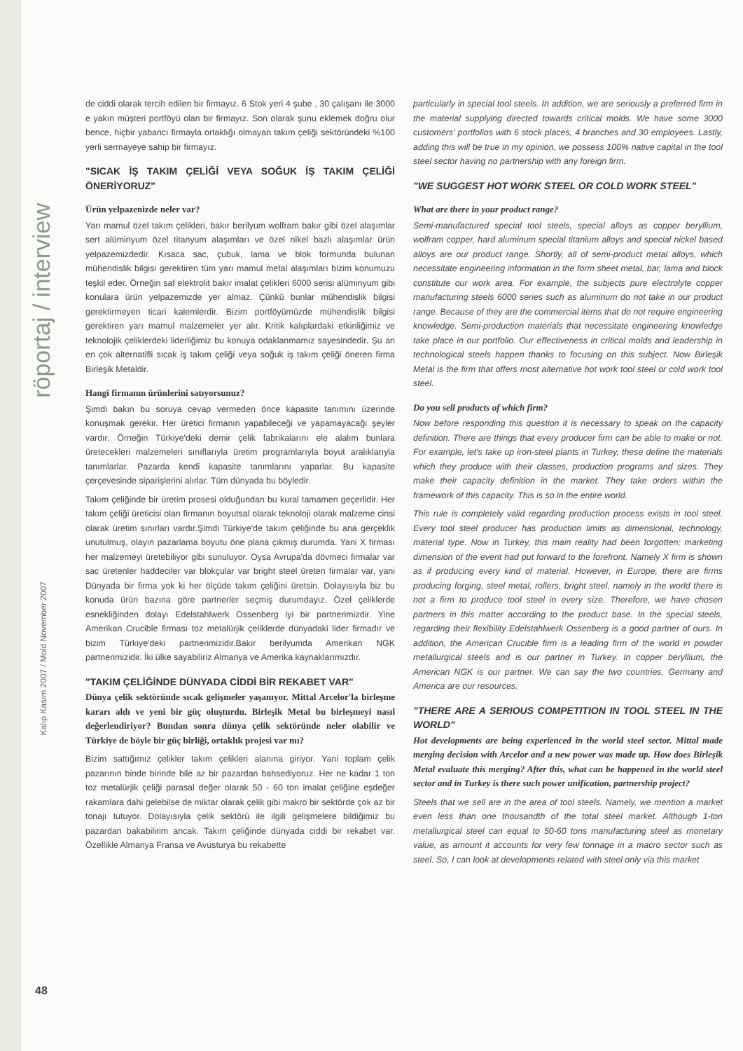röportaj / interview
Kalıp Kasım 2007 / Mold November 2007
48
de ciddi olarak tercih edilen bir firmayız. 6 Stok yeri 4 şube , 30 çalışanı ile 3000 e yakın müşteri portföyü olan bir firmayız. Son olarak şunu eklemek doğru olur bence, hiçbir yabancı firmayla ortaklığı olmayan takım çeliği sektöründeki %100 yerli sermayeye sahip bir firmayız.
"SICAK İŞ TAKIM ÇELİĞİ VEYA SOĞUK İŞ TAKIM ÇELİĞİ ÖNERİYORUZ"
Ürün yelpazenizde neler var?
Yarı mamul özel takım çelikleri, bakır berilyum wolfram bakır gibi özel alaşımlar sert alüminyum özel titanyum alaşımları ve özel nikel bazlı alaşımlar ürün yelpazemizdedir. Kısaca sac, çubuk, lama ve blok formunda bulunan mühendislik bilgisi gerektiren tüm yarı mamul metal alaşımları bizim konumuzu teşkil eder. Örneğin saf elektrolit bakır imalat çelikleri 6000 serisi alüminyum gibi konulara ürün yelpazemizde yer almaz. Çünkü bunlar mühendislik bilgisi gerektirmeyen ticari kalemlerdir. Bizim portföyümüzde mühendislik bilgisi gerektiren yarı mamul malzemeler yer alır. Kritik kalıplardaki etkinliğimiz ve teknolojik çeliklerdeki liderliğimiz bu konuya odaklanmamız sayesindedir. Şu an en çok alternatifli sıcak iş takım çeliği veya soğuk iş takım çeliği öneren firma Birleşik Metaldir.
Hangi firmanın ürünlerini satıyorsunuz?
Şimdi bakın bu soruya cevap vermeden önce kapasite tanımını üzerinde konuşmak gerekir. Her üretici firmanın yapabileceği ve yapamayacağı şeyler vardır. Örneğin Türkiye'deki demir çelik fabrikalarını ele alalım bunlara üretecekleri malzemeleri sınıflarıyla üretim programlarıyla boyut aralıklarıyla tanımlarlar. Pazarda kendi kapasite tanımlarını yaparlar. Bu kapasite çerçevesinde siparişlerini alırlar. Tüm dünyada bu böyledir.
Takım çeliğinde bir üretim prosesi olduğundan bu kural tamamen geçerlidir. Her takım çeliği üreticisi olan firmanın boyutsal olarak teknoloji olarak malzeme cinsi olarak üretim sınırları vardır.Şimdi Türkiye'de takım çeliğinde bu ana gerçeklik unutulmuş, olayın pazarlama boyutu öne plana çıkmış durumda. Yani X firması her malzemeyi üretebiliyor gibi sunuluyor. Oysa Avrupa'da dövmeci firmalar var sac üretenler haddeciler var blokçular var bright steel üreten firmalar var, yani Dünyada bir firma yok ki her ölçüde takım çeliğini üretsin. Dolayısıyla biz bu konuda ürün bazına göre partnerler seçmiş durumdayız. Özel çeliklerde esnekliğinden dolayı Edelstahlwerk Ossenberg iyi bir partnerimizdir. Yine Amerikan Crucible firması toz metalürjik çeliklerde dünyadaki lider firmadır ve bizim Türkiye'deki partnerimizidir.Bakır berilyumda Amerikan NGK partnerimizidir. İki ülke sayabiliriz Almanya ve Amerika kaynaklarımızdır.
"TAKIM ÇELİĞİNDE DÜNYADA CİDDİ BİR REKABET VAR"
Dünya çelik sektöründe sıcak gelişmeler yaşanıyor. Mittal Arcelor'la birleşme kararı aldı ve yeni bir güç oluşturdu. Birleşik Metal bu birleşmeyi nasıl değerlendiriyor? Bundan sonra dünya çelik sektöründe neler olabilir ve Türkiye de böyle bir güç birliği, ortaklık projesi var mı?
Bizim sattığımız çelikler takım çelikleri alanına giriyor. Yani toplam çelik pazarının binde birinde bile az bir pazardan bahsediyoruz. Her ne kadar 1 ton toz metalürjik çeliği parasal değer olarak 50 - 60 ton imalat çeliğine eşdeğer rakamlara dahi gelebilse de miktar olarak çelik gibi makro bir sektörde çok az bir tonajı tutuyor. Dolayısıyla çelik sektörü ile ilgili gelişmelere bildiğimiz bu pazardan bakabilirim ancak. Takım çeliğinde dünyada ciddi bir rekabet var. Özellikle Almanya Fransa ve Avusturya bu rekabette
particularly in special tool steels. In addition, we are seriously a preferred firm in the material supplying directed towards critical molds. We have some 3000 customers' portfolios with 6 stock places, 4 branches and 30 employees. Lastly, adding this will be true in my opinion, we possess 100% native capital in the tool steel sector having no partnership with any foreign firm.
"WE SUGGEST HOT WORK STEEL OR COLD WORK STEEL"
What are there in your product range?
Semi-manufactured special tool steels, special alloys as copper beryllium, wolfram copper, hard aluminum special titanium alloys and special nickel based alloys are our product range. Shortly, all of semi-product metal alloys, which necessitate engineering information in the form sheet metal, bar, lama and block constitute our work area. For example, the subjects pure electrolyte copper manufacturing steels 6000 series such as aluminum do not take in our product range. Because of they are the commercial items that do not require engineering knowledge. Semi-production materials that necessitate engineering knowledge take place in our portfolio. Our effectiveness in critical molds and leadership in technological steels happen thanks to focusing on this subject. Now Birleşik Metal is the firm that offers most alternative hot work tool steel or cold work tool steel.
Do you sell products of which firm?
Now before responding this question it is necessary to speak on the capacity definition. There are things that every producer firm can be able to make or not. For example, let's take up iron-steel plants in Turkey, these define the materials which they produce with their classes, production programs and sizes. They make their capacity definition in the market. They take orders within the framework of this capacity. This is so in the entire world.
This rule is completely valid regarding production process exists in tool steel. Every tool steel producer has production limits as dimensional, technology, material type. Now in Turkey, this main reality had been forgotten; marketing dimension of the event had put forward to the forefront. Namely X firm is shown as if producing every kind of material. However, in Europe, there are firms producing forging, steel metal, rollers, bright steel, namely in the world there is not a firm to produce tool steel in every size. Therefore, we have chosen partners in this matter according to the product base. In the special steels, regarding their flexibility Edelstahlwerk Ossenberg is a good partner of ours. In addition, the American Crucible firm is a leading firm of the world in powder metallurgical steels and is our partner in Turkey. In copper beryllium, the American NGK is our partner. We can say the two countries, Germany and America are our resources.
"THERE ARE A SERIOUS COMPETITION IN TOOL STEEL IN THE WORLD"
Hot developments are being experienced in the world steel sector. Mittal made merging decision with Arcelor and a new power was made up. How does Birleşik Metal evaluate this merging? After this, what can be happened in the world steel sector and in Turkey is there such power unification, partnership project?
Steels that we sell are in the area of tool steels. Namely, we mention a market even less than one thousandth of the total steel market. Although 1-ton metallurgical steel can equal to 50-60 tons manufacturing steel as monetary value, as amount it accounts for very few tonnage in a macro sector such as steel. So, I can look at developments related with steel only via this market